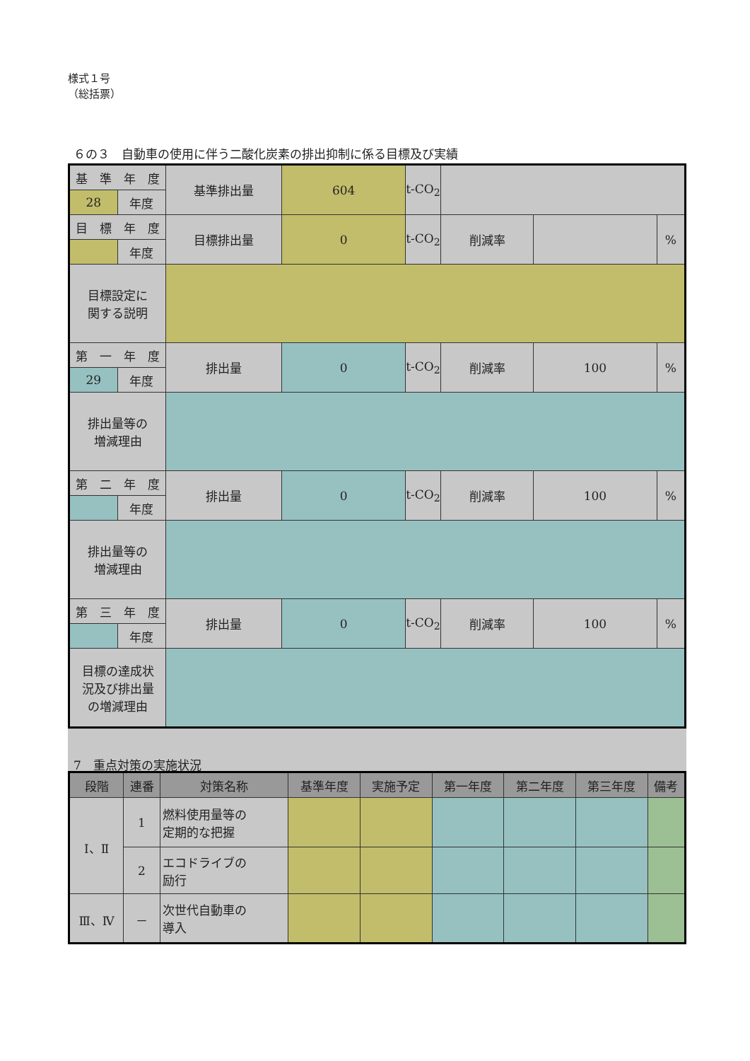様式１号
（総括票）
６の３　自動車の使用に伴う二酸化炭素の排出抑制に係る目標及び実績
| 基 準 年 度 | | 基準排出量 | 604 | t-CO<sub>2</sub> | | | |
| 28 | 年度 | | | | | | |
| 目 標 年 度 | | 目標排出量 | 0 | t-CO<sub>2</sub> | 削減率 | | % |
| | 年度 | | | | | | |
| 目標設定に 関する説明 | | | | | | | |
| 第 一 年 度 | | 排出量 | 0 | t-CO<sub>2</sub> | 削減率 | 100 | % |
| 29 | 年度 | | | | | | |
| 排出量等の 増減理由 | | | | | | | |
| 第 二 年 度 | | 排出量 | 0 | t-CO<sub>2</sub> | 削減率 | 100 | % |
| | 年度 | | | | | | |
| 排出量等の 増減理由 | | | | | | | |
| 第 三 年 度 | | 排出量 | 0 | t-CO<sub>2</sub> | 削減率 | 100 | % |
| | 年度 | | | | | | |
| 目標の達成状 況及び排出量 の増減理由 | | | | | | | |
7　重点対策の実施状況
| 段階 | 連番 | 対策名称 | 基準年度 | 実施予定 | 第一年度 | 第二年度 | 第三年度 | 備考 |
| --- | --- | --- | --- | --- | --- | --- | --- | --- |
| Ⅰ、Ⅱ | 1 | 燃料使用量等の 定期的な把握 | | | | | | |
| | 2 | エコドライブの 励行 | | | | | | |
| Ⅲ、Ⅳ | － | 次世代自動車の 導入 | | | | | | |